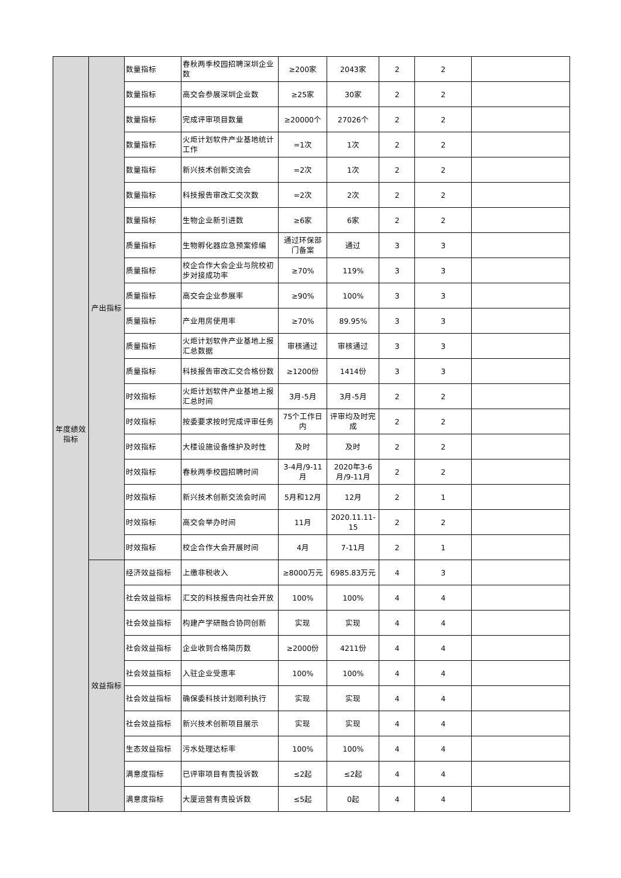| 年度绩效指标 | 产出指标 | 数量指标 | 春秋两季校园招聘深圳企业数 | ≥200家 | 2043家 | 2 | 2 | |
| | | 数量指标 | 高交会参展深圳企业数 | ≥25家 | 30家 | 2 | 2 | |
| | | 数量指标 | 完成评审项目数量 | ≥20000个 | 27026个 | 2 | 2 | |
| | | 数量指标 | 火炬计划软件产业基地统计工作 | =1次 | 1次 | 2 | 2 | |
| | | 数量指标 | 新兴技术创新交流会 | =2次 | 1次 | 2 | 2 | |
| | | 数量指标 | 科技报告审改汇交次数 | =2次 | 2次 | 2 | 2 | |
| | | 数量指标 | 生物企业新引进数 | ≥6家 | 6家 | 2 | 2 | |
| | | 质量指标 | 生物孵化器应急预案修编 | 通过环保部门备案 | 通过 | 3 | 3 | |
| | | 质量指标 | 校企合作大会企业与院校初步对接成功率 | ≥70% | 119% | 3 | 3 | |
| | | 质量指标 | 高交会企业参展率 | ≥90% | 100% | 3 | 3 | |
| | | 质量指标 | 产业用房使用率 | ≥70% | 89.95% | 3 | 3 | |
| | | 质量指标 | 火炬计划软件产业基地上报汇总数据 | 审核通过 | 审核通过 | 3 | 3 | |
| | | 质量指标 | 科技报告审改汇交合格份数 | ≥1200份 | 1414份 | 3 | 3 | |
| | | 时效指标 | 火炬计划软件产业基地上报汇总时间 | 3月-5月 | 3月-5月 | 2 | 2 | |
| | | 时效指标 | 按委要求按时完成评审任务 | 75个工作日内 | 评审均及时完成 | 2 | 2 | |
| | | 时效指标 | 大楼设施设备维护及时性 | 及时 | 及时 | 2 | 2 | |
| | | 时效指标 | 春秋两季校园招聘时间 | 3-4月/9-11月 | 2020年3-6月/9-11月 | 2 | 2 | |
| | | 时效指标 | 新兴技术创新交流会时间 | 5月和12月 | 12月 | 2 | 1 | |
| | | 时效指标 | 高交会举办时间 | 11月 | 2020.11.11-15 | 2 | 2 | |
| | | 时效指标 | 校企合作大会开展时间 | 4月 | 7-11月 | 2 | 1 | |
| | 效益指标 | 经济效益指标 | 上缴非税收入 | ≥8000万元 | 6985.83万元 | 4 | 3 | |
| | | 社会效益指标 | 汇交的科技报告向社会开放 | 100% | 100% | 4 | 4 | |
| | | 社会效益指标 | 构建产学研融合协同创新 | 实现 | 实现 | 4 | 4 | |
| | | 社会效益指标 | 企业收到合格简历数 | ≥2000份 | 4211份 | 4 | 4 | |
| | | 社会效益指标 | 入驻企业受惠率 | 100% | 100% | 4 | 4 | |
| | | 社会效益指标 | 确保委科技计划顺利执行 | 实现 | 实现 | 4 | 4 | |
| | | 社会效益指标 | 新兴技术创新项目展示 | 实现 | 实现 | 4 | 4 | |
| | | 生态效益指标 | 污水处理达标率 | 100% | 100% | 4 | 4 | |
| | | 满意度指标 | 已评审项目有责投诉数 | ≤2起 | ≤2起 | 4 | 4 | |
| | | 满意度指标 | 大厦运营有责投诉数 | ≤5起 | 0起 | 4 | 4 | |